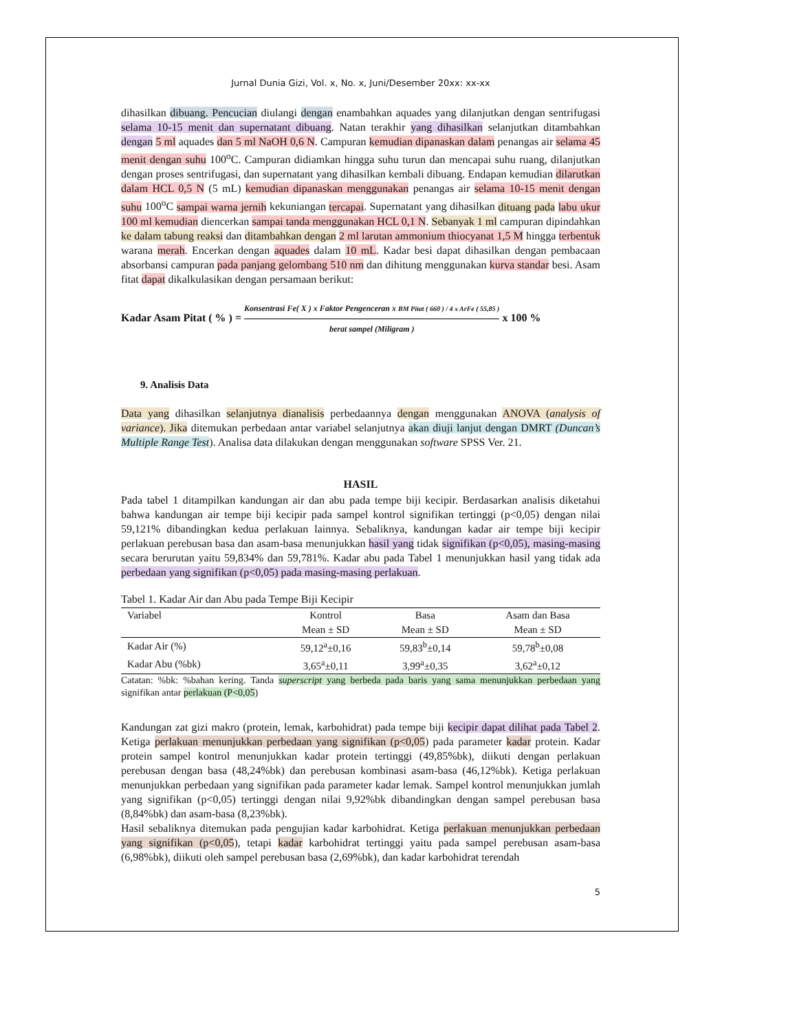Jurnal Dunia Gizi, Vol. x, No. x, Juni/Desember 20xx: xx-xx
dihasilkan dibuang. Pencucian diulangi dengan enambahkan aquades yang dilanjutkan dengan sentrifugasi selama 10-15 menit dan supernatant dibuang. Natan terakhir yang dihasilkan selanjutkan ditambahkan dengan 5 ml aquades dan 5 ml NaOH 0,6 N. Campuran kemudian dipanaskan dalam penangas air selama 45 menit dengan suhu 100<sup>o</sup>C. Campuran didiamkan hingga suhu turun dan mencapai suhu ruang, dilanjutkan dengan proses sentrifugasi, dan supernatant yang dihasilkan kembali dibuang. Endapan kemudian dilarutkan dalam HCL 0,5 N (5 mL) kemudian dipanaskan menggunakan penangas air selama 10-15 menit dengan suhu 100<sup>o</sup>C sampai warna jernih kekuniangan tercapai. Supernatant yang dihasilkan dituang pada labu ukur 100 ml kemudian diencerkan sampai tanda menggunakan HCL 0,1 N. Sebanyak 1 ml campuran dipindahkan ke dalam tabung reaksi dan ditambahkan dengan 2 ml larutan ammonium thiocyanat 1,5 M hingga terbentuk warana merah. Encerkan dengan aquades dalam 10 mL. Kadar besi dapat dihasilkan dengan pembacaan absorbansi campuran pada panjang gelombang 510 nm dan dihitung menggunakan kurva standar besi. Asam fitat dapat dikalkulasikan dengan persamaan berikut:
Kadar Asam Pitat ( % ) = Konsentrasi Fe( X ) x Faktor Pengenceran x BM Pitat ( 660 ) / 4 x ArFe ( 55,85 ) berat sampel (Miligram ) x 100 %
9. Analisis Data
Data yang dihasilkan selanjutnya dianalisis perbedaannya dengan menggunakan ANOVA (analysis of variance). Jika ditemukan perbedaan antar variabel selanjutnya akan diuji lanjut dengan DMRT (Duncan’s Multiple Range Test). Analisa data dilakukan dengan menggunakan software SPSS Ver. 21.
HASIL
Pada tabel 1 ditampilkan kandungan air dan abu pada tempe biji kecipir. Berdasarkan analisis diketahui bahwa kandungan air tempe biji kecipir pada sampel kontrol signifikan tertinggi (p<0,05) dengan nilai 59,121% dibandingkan kedua perlakuan lainnya. Sebaliknya, kandungan kadar air tempe biji kecipir perlakuan perebusan basa dan asam-basa menunjukkan hasil yang tidak signifikan (p<0,05), masing-masing secara berurutan yaitu 59,834% dan 59,781%. Kadar abu pada Tabel 1 menunjukkan hasil yang tidak ada perbedaan yang signifikan (p<0,05) pada masing-masing perlakuan.
Tabel 1. Kadar Air dan Abu pada Tempe Biji Kecipir
| Variabel | Kontrol | Basa | Asam dan Basa |
| --- | --- | --- | --- |
| | Mean ± SD | Mean ± SD | Mean ± SD |
| Kadar Air (%) | 59,12<sup>a</sup>±0,16 | 59,83<sup>b</sup>±0,14 | 59,78<sup>b</sup>±0,08 |
| Kadar Abu (%bk) | 3,65<sup>a</sup>±0,11 | 3,99<sup>a</sup>±0,35 | 3,62<sup>a</sup>±0,12 |
Catatan: %bk: %bahan kering. Tanda superscript yang berbeda pada baris yang sama menunjukkan perbedaan yang signifikan antar perlakuan (P<0,05)
Kandungan zat gizi makro (protein, lemak, karbohidrat) pada tempe biji kecipir dapat dilihat pada Tabel 2. Ketiga perlakuan menunjukkan perbedaan yang signifikan (p<0,05) pada parameter kadar protein. Kadar protein sampel kontrol menunjukkan kadar protein tertinggi (49,85%bk), diikuti dengan perlakuan perebusan dengan basa (48,24%bk) dan perebusan kombinasi asam-basa (46,12%bk). Ketiga perlakuan menunjukkan perbedaan yang signifikan pada parameter kadar lemak. Sampel kontrol menunjukkan jumlah yang signifikan (p<0,05) tertinggi dengan nilai 9,92%bk dibandingkan dengan sampel perebusan basa (8,84%bk) dan asam-basa (8,23%bk).
Hasil sebaliknya ditemukan pada pengujian kadar karbohidrat. Ketiga perlakuan menunjukkan perbedaan yang signifikan (p<0,05), tetapi kadar karbohidrat tertinggi yaitu pada sampel perebusan asam-basa (6,98%bk), diikuti oleh sampel perebusan basa (2,69%bk), dan kadar karbohidrat terendah
5